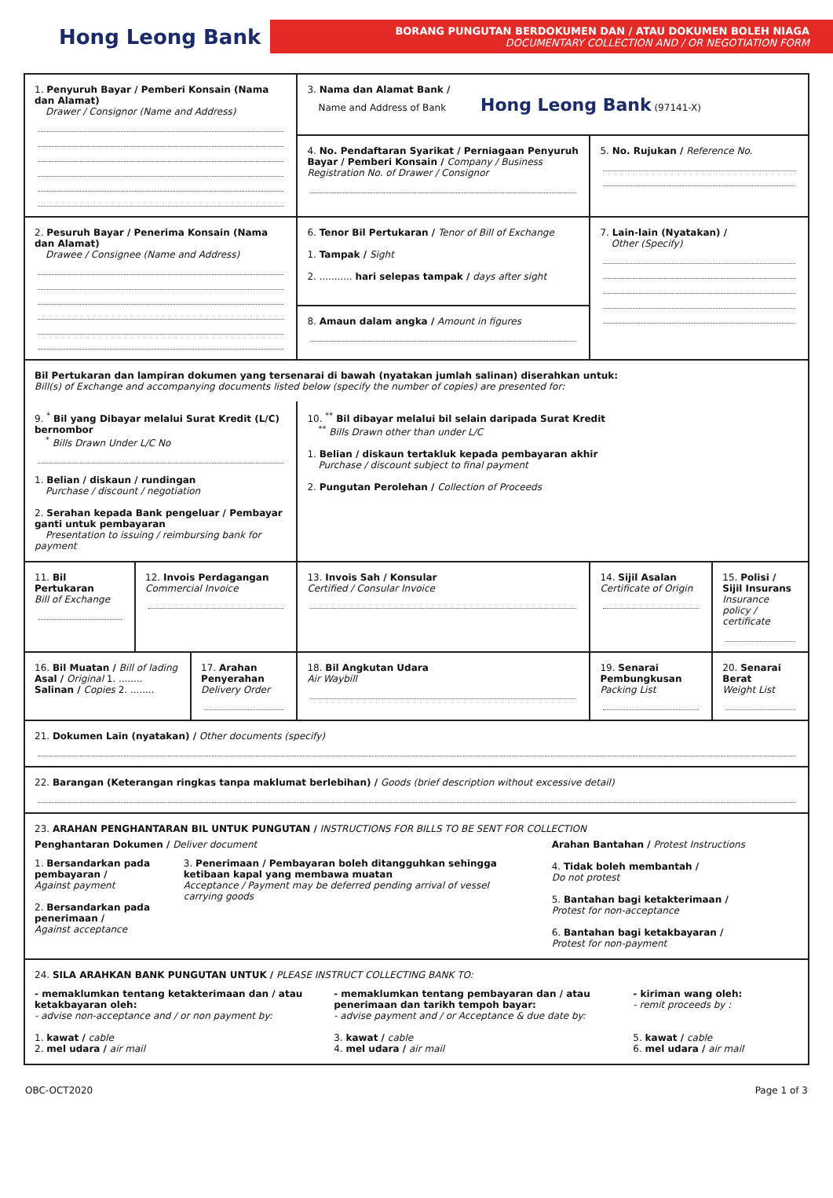Hong Leong Bank
BORANG PUNGUTAN BERDOKUMEN DAN / ATAU DOKUMEN BOLEH NIAGA
DOCUMENTARY COLLECTION AND / OR NEGOTIATION FORM
| 1. Penyuruh Bayar / Pemberi Konsain (Nama dan Alamat) Drawer / Consignor (Name and Address) | | | 3. Nama dan Alamat Bank / Name and Address of Bank Hong Leong Bank (97141-X) | | | |
| | | | 4. No. Pendaftaran Syarikat / Perniagaan Penyuruh Bayar / Pemberi Konsain / Company / Business Registration No. of Drawer / Consignor | | 5. No. Rujukan / Reference No. | |
| 2. Pesuruh Bayar / Penerima Konsain (Nama dan Alamat) Drawee / Consignee (Name and Address) | | | 6. Tenor Bil Pertukaran / Tenor of Bill of Exchange 1. Tampak / Sight 2. ........... hari selepas tampak / days after sight | | 7. Lain-lain (Nyatakan) / Other (Specify) | |
| | | | 8. Amaun dalam angka / Amount in figures | | | |
| Bil Pertukaran dan lampiran dokumen yang tersenarai di bawah (nyatakan jumlah salinan) diserahkan untuk: Bill(s) of Exchange and accompanying documents listed below (specify the number of copies) are presented for: | | | | | | |
| 9. <sup>*</sup> Bil yang Dibayar melalui Surat Kredit (L/C) bernombor <sup>*</sup> Bills Drawn Under L/C No 1. Belian / diskaun / rundingan Purchase / discount / negotiation 2. Serahan kepada Bank pengeluar / Pembayar ganti untuk pembayaran Presentation to issuing / reimbursing bank for payment | | | | 10. <sup>**</sup> Bil dibayar melalui bil selain daripada Surat Kredit <sup>**</sup> Bills Drawn other than under L/C 1. Belian / diskaun tertakluk kepada pembayaran akhir Purchase / discount subject to final payment 2. Pungutan Perolehan / Collection of Proceeds | | |
| 11. Bil Pertukaran Bill of Exchange | 12. Invois Perdagangan Commercial Invoice | | 13. Invois Sah / Konsular Certified / Consular Invoice | | 14. Sijil Asalan Certificate of Origin | 15. Polisi / Sijil Insurans Insurance policy / certificate |
| 16. Bil Muatan / Bill of lading Asal / Original 1. ........ Salinan / Copies 2. ........ | | 17. Arahan Penyerahan Delivery Order | | 18. Bil Angkutan Udara Air Waybill | 19. Senarai Pembungkusan Packing List | 20. Senarai Berat Weight List |
| 21. Dokumen Lain (nyatakan) / Other documents (specify) | | | | | | |
| 22. Barangan (Keterangan ringkas tanpa maklumat berlebihan) / Goods (brief description without excessive detail) | | | | | | |
| 23. ARAHAN PENGHANTARAN BIL UNTUK PUNGUTAN / INSTRUCTIONS FOR BILLS TO BE SENT FOR COLLECTION Penghantaran Dokumen / Deliver document 1. Bersandarkan pada pembayaran / Against payment 2. Bersandarkan pada penerimaan / Against acceptance 3. Penerimaan / Pembayaran boleh ditangguhkan sehingga ketibaan kapal yang membawa muatan Acceptance / Payment may be deferred pending arrival of vessel carrying goods Arahan Bantahan / Protest Instructions 4. Tidak boleh membantah / Do not protest 5. Bantahan bagi ketakterimaan / Protest for non-acceptance 6. Bantahan bagi ketakbayaran / Protest for non-payment | | | | | | |
| 24. SILA ARAHKAN BANK PUNGUTAN UNTUK / PLEASE INSTRUCT COLLECTING BANK TO: - memaklumkan tentang ketakterimaan dan / atau ketakbayaran oleh: - advise non-acceptance and / or non payment by: 1. kawat / cable 2. mel udara / air mail - memaklumkan tentang pembayaran dan / atau penerimaan dan tarikh tempoh bayar: - advise payment and / or Acceptance & due date by: 3. kawat / cable 4. mel udara / air mail - kiriman wang oleh: - remit proceeds by : 5. kawat / cable 6. mel udara / air mail | | | | | | |
OBC-OCT2020 Page 1 of 3